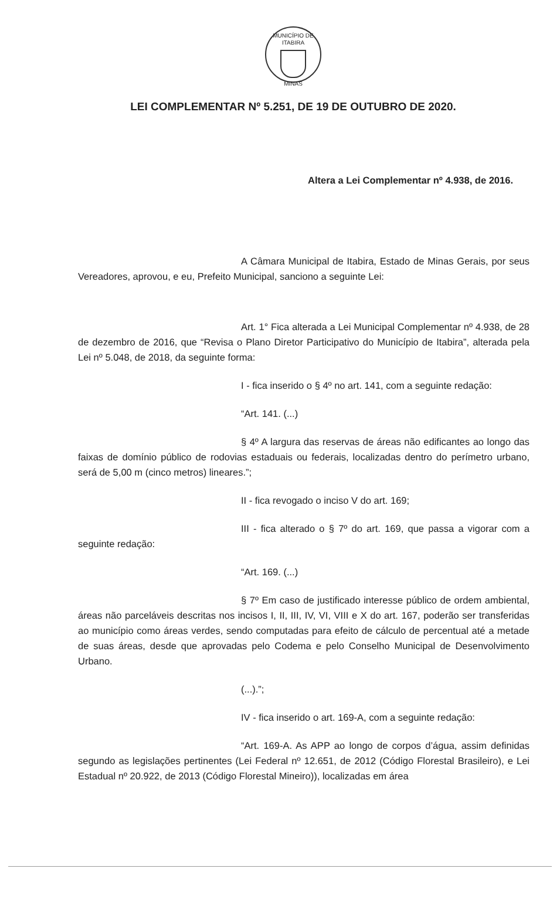MUNICÍPIO DE ITABIRA
MINAS
LEI COMPLEMENTAR Nº 5.251, DE 19 DE OUTUBRO DE 2020.
Altera a Lei Complementar nº 4.938, de 2016.
A Câmara Municipal de Itabira, Estado de Minas Gerais, por seus Vereadores, aprovou, e eu, Prefeito Municipal, sanciono a seguinte Lei:
Art. 1° Fica alterada a Lei Municipal Complementar nº 4.938, de 28 de dezembro de 2016, que “Revisa o Plano Diretor Participativo do Município de Itabira”, alterada pela Lei nº 5.048, de 2018, da seguinte forma:
I - fica inserido o § 4º no art. 141, com a seguinte redação:
“Art. 141. (...)
§ 4º A largura das reservas de áreas não edificantes ao longo das faixas de domínio público de rodovias estaduais ou federais, localizadas dentro do perímetro urbano, será de 5,00 m (cinco metros) lineares.”;
II - fica revogado o inciso V do art. 169;
III - fica alterado o § 7º do art. 169, que passa a vigorar com a seguinte redação:
“Art. 169. (...)
§ 7º Em caso de justificado interesse público de ordem ambiental, áreas não parceláveis descritas nos incisos I, II, III, IV, VI, VIII e X do art. 167, poderão ser transferidas ao município como áreas verdes, sendo computadas para efeito de cálculo de percentual até a metade de suas áreas, desde que aprovadas pelo Codema e pelo Conselho Municipal de Desenvolvimento Urbano.
(...).”;
IV - fica inserido o art. 169-A, com a seguinte redação:
“Art. 169-A. As APP ao longo de corpos d’água, assim definidas segundo as legislações pertinentes (Lei Federal nº 12.651, de 2012 (Código Florestal Brasileiro), e Lei Estadual nº 20.922, de 2013 (Código Florestal Mineiro)), localizadas em área